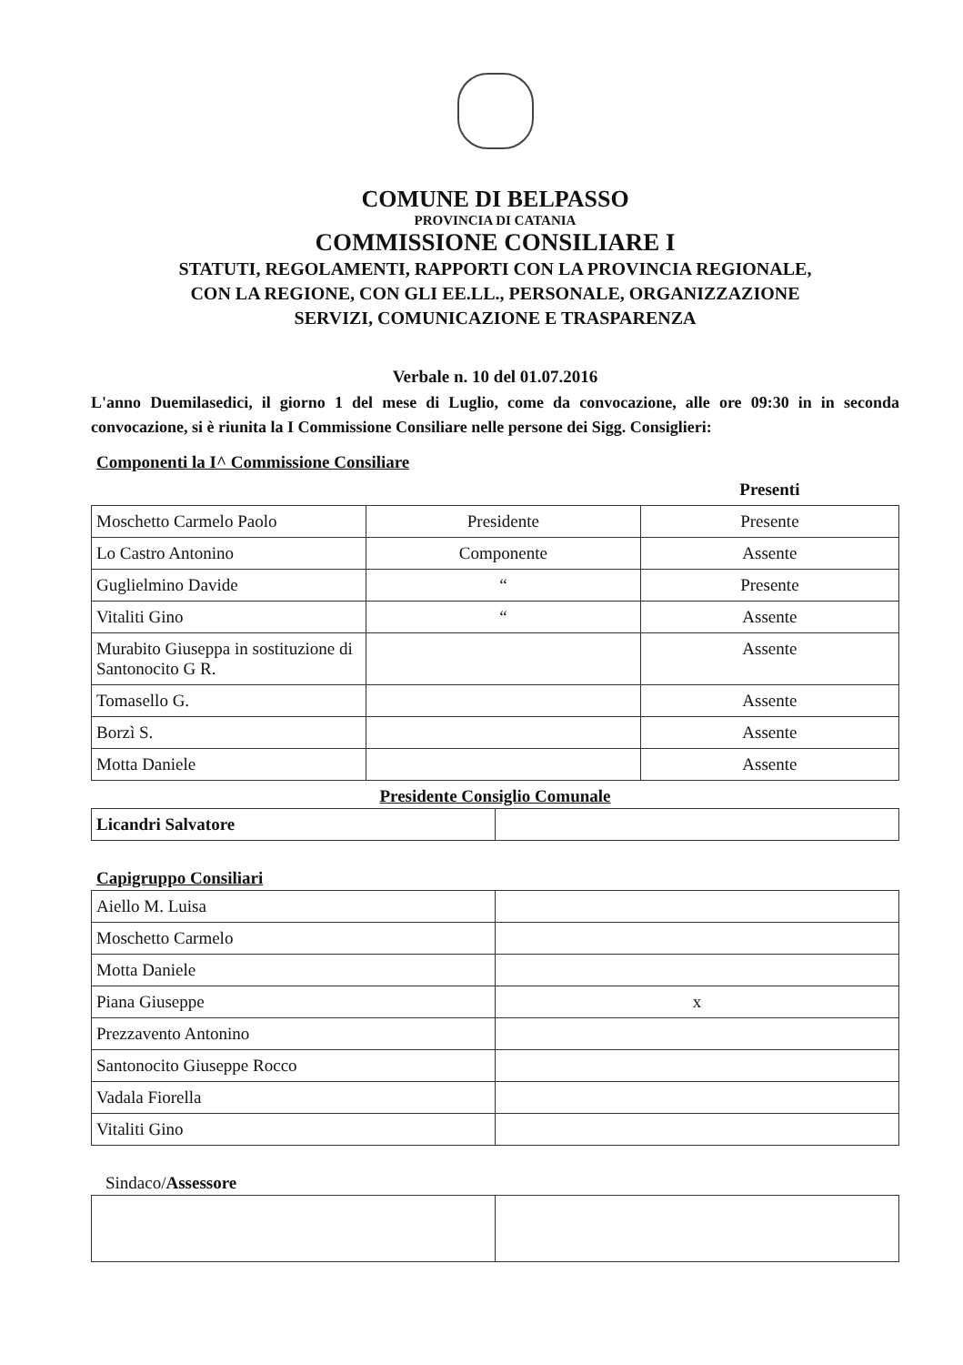COMUNE DI BELPASSO
PROVINCIA DI CATANIA
COMMISSIONE CONSILIARE I
STATUTI, REGOLAMENTI, RAPPORTI CON LA PROVINCIA REGIONALE,
CON LA REGIONE, CON GLI EE.LL., PERSONALE, ORGANIZZAZIONE
SERVIZI, COMUNICAZIONE E TRASPARENZA
Verbale n. 10 del 01.07.2016
L'anno Duemilasedici, il giorno 1 del mese di Luglio, come da convocazione, alle ore 09:30 in in seconda convocazione, si è riunita la I Commissione Consiliare nelle persone dei Sigg. Consiglieri:
Componenti la I^ Commissione Consiliare
| | | Presenti |
| Moschetto Carmelo Paolo | Presidente | Presente |
| Lo Castro Antonino | Componente | Assente |
| Guglielmino Davide | “ | Presente |
| Vitaliti Gino | “ | Assente |
| Murabito Giuseppa in sostituzione di Santonocito G R. | | Assente |
| Tomasello G. | | Assente |
| Borzì S. | | Assente |
| Motta Daniele | | Assente |
Presidente Consiglio Comunale
| Licandri Salvatore | |
Capigruppo Consiliari
| Aiello M. Luisa | |
| Moschetto Carmelo | |
| Motta Daniele | |
| Piana Giuseppe | x |
| Prezzavento Antonino | |
| Santonocito Giuseppe Rocco | |
| Vadala Fiorella | |
| Vitaliti Gino | |
Sindaco/Assessore